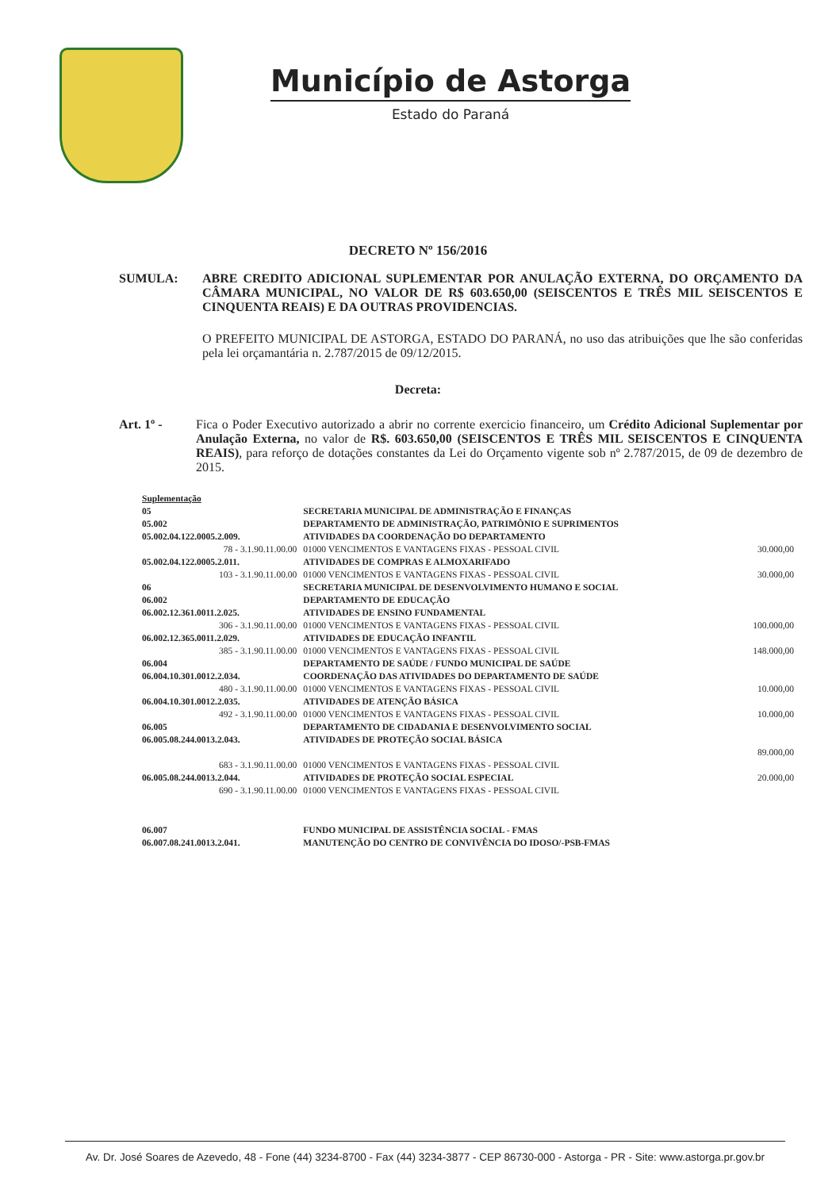Município de Astorga
Estado do Paraná
DECRETO Nº 156/2016
SUMULA: ABRE CREDITO ADICIONAL SUPLEMENTAR POR ANULAÇÃO EXTERNA, DO ORÇAMENTO DA CÂMARA MUNICIPAL, NO VALOR DE R$ 603.650,00 (SEISCENTOS E TRÊS MIL SEISCENTOS E CINQUENTA REAIS) E DA OUTRAS PROVIDENCIAS.
O PREFEITO MUNICIPAL DE ASTORGA, ESTADO DO PARANÁ, no uso das atribuições que lhe são conferidas pela lei orçamantária n. 2.787/2015 de 09/12/2015.
Decreta:
Art. 1º - Fica o Poder Executivo autorizado a abrir no corrente exercicio financeiro, um Crédito Adicional Suplementar por Anulação Externa, no valor de R$. 603.650,00 (SEISCENTOS E TRÊS MIL SEISCENTOS E CINQUENTA REAIS), para reforço de dotações constantes da Lei do Orçamento vigente sob nº 2.787/2015, de 09 de dezembro de 2015.
| Suplementação | | |
| 05 | SECRETARIA MUNICIPAL DE ADMINISTRAÇÃO E FINANÇAS | |
| 05.002 | DEPARTAMENTO DE ADMINISTRAÇÃO, PATRIMÔNIO E SUPRIMENTOS | |
| 05.002.04.122.0005.2.009. | ATIVIDADES DA COORDENAÇÃO DO DEPARTAMENTO | |
| 78 - 3.1.90.11.00.00 | 01000 VENCIMENTOS E VANTAGENS FIXAS - PESSOAL CIVIL | 30.000,00 |
| 05.002.04.122.0005.2.011. | ATIVIDADES DE COMPRAS E ALMOXARIFADO | |
| 103 - 3.1.90.11.00.00 | 01000 VENCIMENTOS E VANTAGENS FIXAS - PESSOAL CIVIL | 30.000,00 |
| 06 | SECRETARIA MUNICIPAL DE DESENVOLVIMENTO HUMANO E SOCIAL | |
| 06.002 | DEPARTAMENTO DE EDUCAÇÃO | |
| 06.002.12.361.0011.2.025. | ATIVIDADES DE ENSINO FUNDAMENTAL | |
| 306 - 3.1.90.11.00.00 | 01000 VENCIMENTOS E VANTAGENS FIXAS - PESSOAL CIVIL | 100.000,00 |
| 06.002.12.365.0011.2.029. | ATIVIDADES DE EDUCAÇÃO INFANTIL | |
| 385 - 3.1.90.11.00.00 | 01000 VENCIMENTOS E VANTAGENS FIXAS - PESSOAL CIVIL | 148.000,00 |
| 06.004 | DEPARTAMENTO DE SAÚDE / FUNDO MUNICIPAL DE SAÚDE | |
| 06.004.10.301.0012.2.034. | COORDENAÇÃO DAS ATIVIDADES DO DEPARTAMENTO DE SAÚDE | |
| 480 - 3.1.90.11.00.00 | 01000 VENCIMENTOS E VANTAGENS FIXAS - PESSOAL CIVIL | 10.000,00 |
| 06.004.10.301.0012.2.035. | ATIVIDADES DE ATENÇÃO BÁSICA | |
| 492 - 3.1.90.11.00.00 | 01000 VENCIMENTOS E VANTAGENS FIXAS - PESSOAL CIVIL | 10.000,00 |
| 06.005 | DEPARTAMENTO DE CIDADANIA E DESENVOLVIMENTO SOCIAL | |
| 06.005.08.244.0013.2.043. | ATIVIDADES DE PROTEÇÃO SOCIAL BÁSICA | |
| | | 89.000,00 |
| 683 - 3.1.90.11.00.00 | 01000 VENCIMENTOS E VANTAGENS FIXAS - PESSOAL CIVIL | |
| 06.005.08.244.0013.2.044. | ATIVIDADES DE PROTEÇÃO SOCIAL ESPECIAL | 20.000,00 |
| 690 - 3.1.90.11.00.00 | 01000 VENCIMENTOS E VANTAGENS FIXAS - PESSOAL CIVIL | |
| 06.007 | FUNDO MUNICIPAL DE ASSISTÊNCIA SOCIAL - FMAS | |
| 06.007.08.241.0013.2.041. | MANUTENÇÃO DO CENTRO DE CONVIVÊNCIA DO IDOSO/-PSB-FMAS | |
Av. Dr. José Soares de Azevedo, 48 - Fone (44) 3234-8700 - Fax (44) 3234-3877 - CEP 86730-000 - Astorga - PR - Site: www.astorga.pr.gov.br